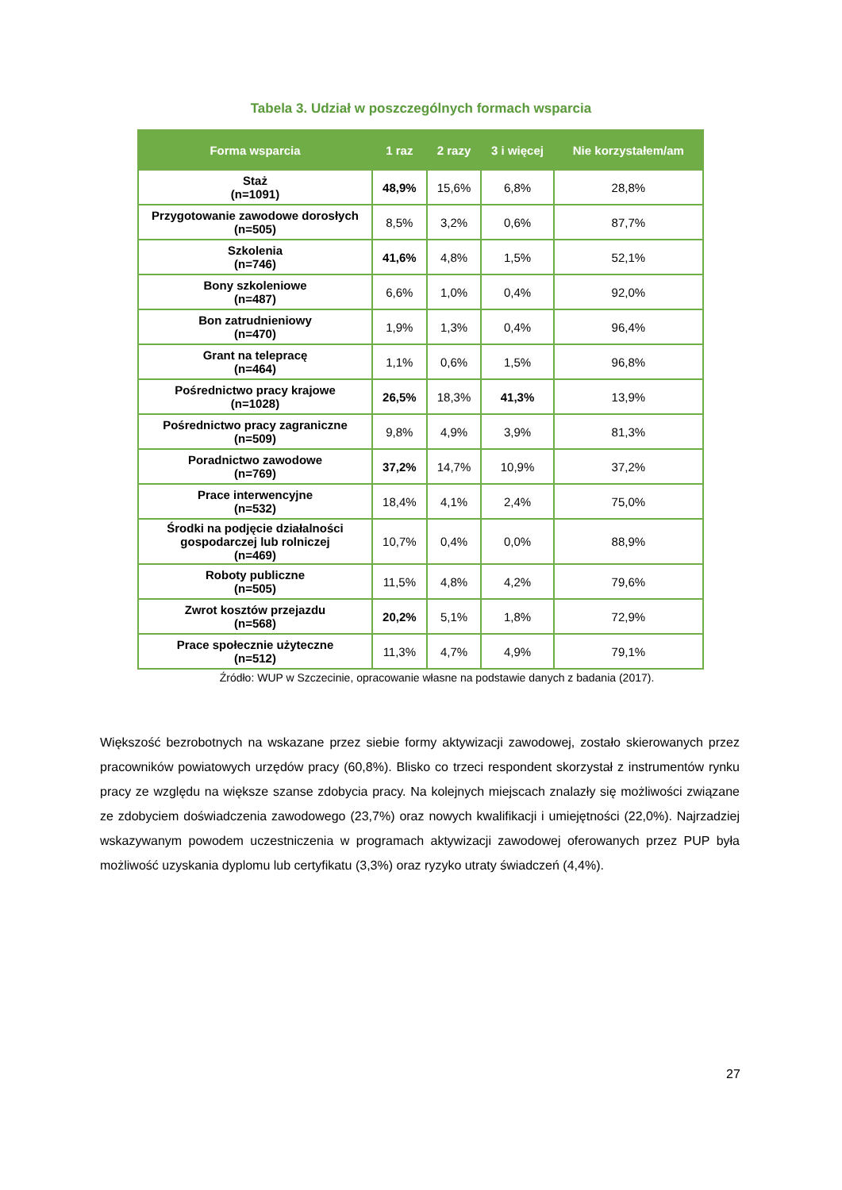Tabela 3. Udział w poszczególnych formach wsparcia
| Forma wsparcia | 1 raz | 2 razy | 3 i więcej | Nie korzystałem/am |
| --- | --- | --- | --- | --- |
| Staż (n=1091) | 48,9% | 15,6% | 6,8% | 28,8% |
| Przygotowanie zawodowe dorosłych (n=505) | 8,5% | 3,2% | 0,6% | 87,7% |
| Szkolenia (n=746) | 41,6% | 4,8% | 1,5% | 52,1% |
| Bony szkoleniowe (n=487) | 6,6% | 1,0% | 0,4% | 92,0% |
| Bon zatrudnieniowy (n=470) | 1,9% | 1,3% | 0,4% | 96,4% |
| Grant na telepracę (n=464) | 1,1% | 0,6% | 1,5% | 96,8% |
| Pośrednictwo pracy krajowe (n=1028) | 26,5% | 18,3% | 41,3% | 13,9% |
| Pośrednictwo pracy zagraniczne (n=509) | 9,8% | 4,9% | 3,9% | 81,3% |
| Poradnictwo zawodowe (n=769) | 37,2% | 14,7% | 10,9% | 37,2% |
| Prace interwencyjne (n=532) | 18,4% | 4,1% | 2,4% | 75,0% |
| Środki na podjęcie działalności gospodarczej lub rolniczej (n=469) | 10,7% | 0,4% | 0,0% | 88,9% |
| Roboty publiczne (n=505) | 11,5% | 4,8% | 4,2% | 79,6% |
| Zwrot kosztów przejazdu (n=568) | 20,2% | 5,1% | 1,8% | 72,9% |
| Prace społecznie użyteczne (n=512) | 11,3% | 4,7% | 4,9% | 79,1% |
Źródło: WUP w Szczecinie, opracowanie własne na podstawie danych z badania (2017).
Większość bezrobotnych na wskazane przez siebie formy aktywizacji zawodowej, zostało skierowanych przez pracowników powiatowych urzędów pracy (60,8%). Blisko co trzeci respondent skorzystał z instrumentów rynku pracy ze względu na większe szanse zdobycia pracy. Na kolejnych miejscach znalazły się możliwości związane ze zdobyciem doświadczenia zawodowego (23,7%) oraz nowych kwalifikacji i umiejętności (22,0%). Najrzadziej wskazywanym powodem uczestniczenia w programach aktywizacji zawodowej oferowanych przez PUP była możliwość uzyskania dyplomu lub certyfikatu (3,3%) oraz ryzyko utraty świadczeń (4,4%).
27